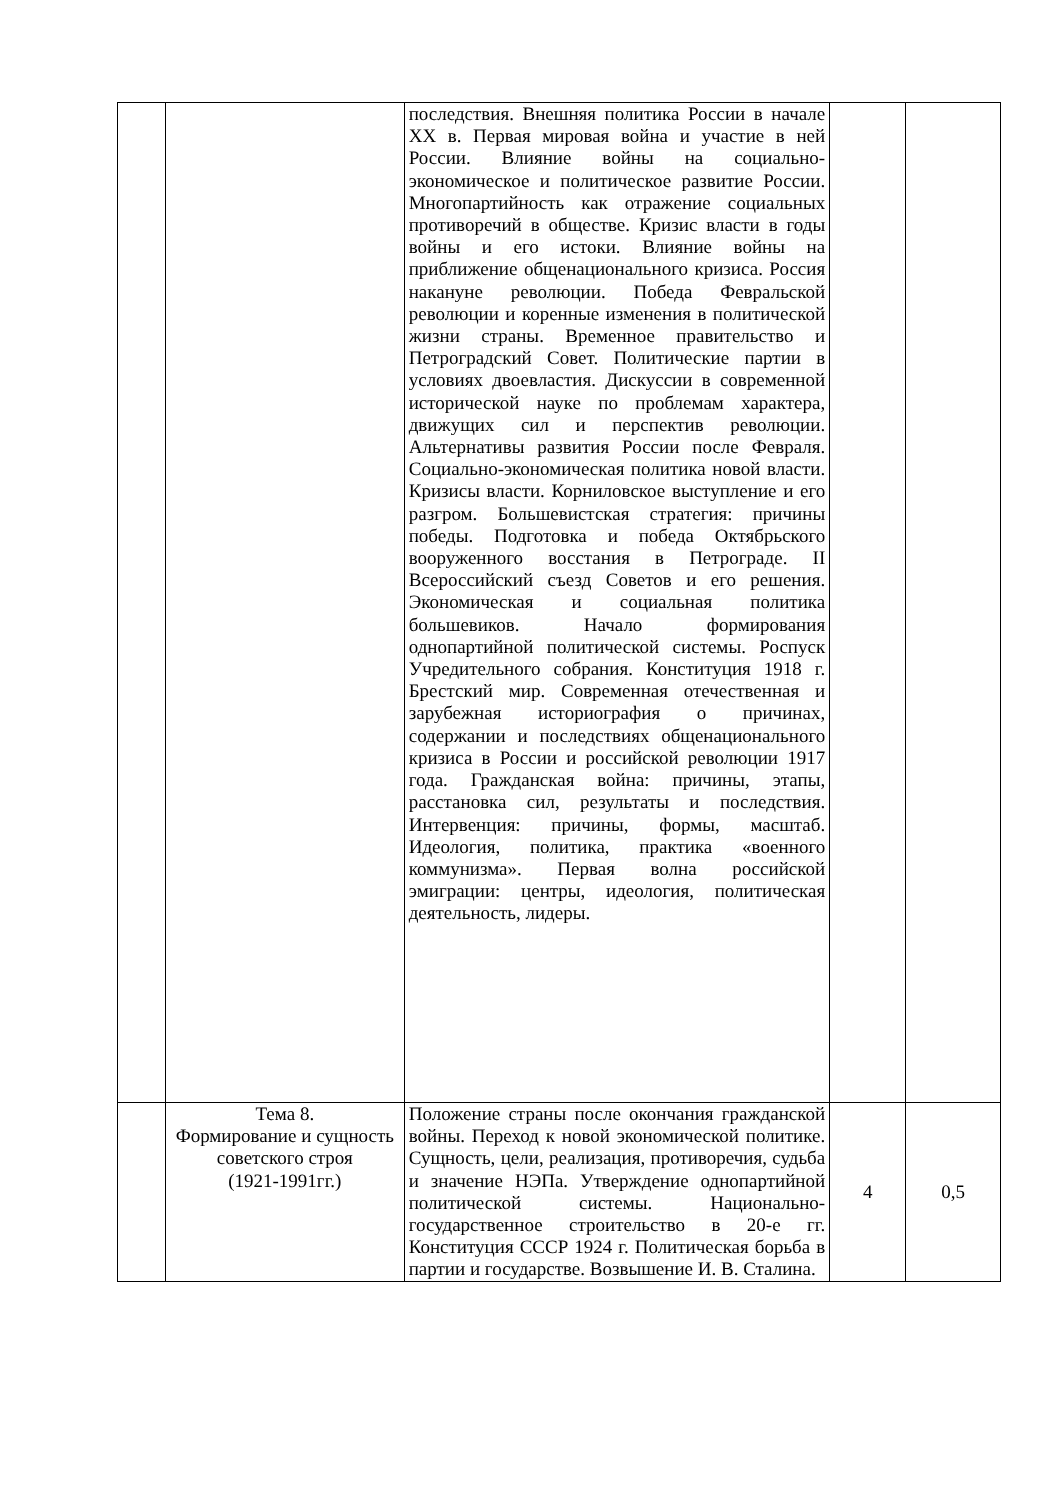| | | последствия. Внешняя политика России в начале XX в. Первая мировая война и участие в ней России. Влияние войны на социально-экономическое и политическое развитие России. Многопартийность как отражение социальных противоречий в обществе. Кризис власти в годы войны и его истоки. Влияние войны на приближение общенационального кризиса. Россия накануне революции. Победа Февральской революции и коренные изменения в политической жизни страны. Временное правительство и Петроградский Совет. Политические партии в условиях двоевластия. Дискуссии в современной исторической науке по проблемам характера, движущих сил и перспектив революции. Альтернативы развития России после Февраля. Социально-экономическая политика новой власти. Кризисы власти. Корниловское выступление и его разгром. Большевистская стратегия: причины победы. Подготовка и победа Октябрьского вооруженного восстания в Петрограде. II Всероссийский съезд Советов и его решения. Экономическая и социальная политика большевиков. Начало формирования однопартийной политической системы. Роспуск Учредительного собрания. Конституция 1918 г. Брестский мир. Современная отечественная и зарубежная историография о причинах, содержании и последствиях общенационального кризиса в России и российской революции 1917 года. Гражданская война: причины, этапы, расстановка сил, результаты и последствия. Интервенция: причины, формы, масштаб. Идеология, политика, практика «военного коммунизма». Первая волна российской эмиграции: центры, идеология, политическая деятельность, лидеры. | | |
| | Тема 8. Формирование и сущность советского строя (1921-1991гг.) | Положение страны после окончания гражданской войны. Переход к новой экономической политике. Сущность, цели, реализация, противоречия, судьба и значение НЭПа. Утверждение однопартийной политической системы. Национально-государственное строительство в 20-е гг. Конституция СССР 1924 г. Политическая борьба в партии и государстве. Возвышение И. В. Сталина. | 4 | 0,5 |